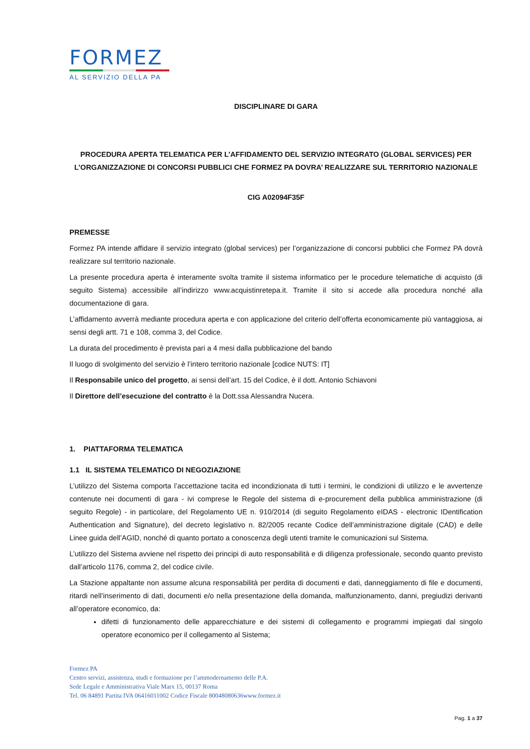FORMEZ
AL SERVIZIO DELLA PA
DISCIPLINARE DI GARA
PROCEDURA APERTA TELEMATICA PER L’AFFIDAMENTO DEL SERVIZIO INTEGRATO (GLOBAL SERVICES) PER L’ORGANIZZAZIONE DI CONCORSI PUBBLICI CHE FORMEZ PA DOVRA’ REALIZZARE SUL TERRITORIO NAZIONALE
CIG A02094F35F
PREMESSE
Formez PA intende affidare il servizio integrato (global services) per l’organizzazione di concorsi pubblici che Formez PA dovrà realizzare sul territorio nazionale.
La presente procedura aperta è interamente svolta tramite il sistema informatico per le procedure telematiche di acquisto (di seguito Sistema) accessibile all’indirizzo www.acquistinretepa.it. Tramite il sito si accede alla procedura nonché alla documentazione di gara.
L’affidamento avverrà mediante procedura aperta e con applicazione del criterio dell’offerta economicamente più vantaggiosa, ai sensi degli artt. 71 e 108, comma 3, del Codice.
La durata del procedimento è prevista pari a 4 mesi dalla pubblicazione del bando
Il luogo di svolgimento del servizio è l’intero territorio nazionale [codice NUTS: IT]
Il Responsabile unico del progetto, ai sensi dell’art. 15 del Codice, è il dott. Antonio Schiavoni
Il Direttore dell’esecuzione del contratto è la Dott.ssa Alessandra Nucera.
1. PIATTAFORMA TELEMATICA
1.1 IL SISTEMA TELEMATICO DI NEGOZIAZIONE
L’utilizzo del Sistema comporta l’accettazione tacita ed incondizionata di tutti i termini, le condizioni di utilizzo e le avvertenze contenute nei documenti di gara - ivi comprese le Regole del sistema di e-procurement della pubblica amministrazione (di seguito Regole) - in particolare, del Regolamento UE n. 910/2014 (di seguito Regolamento eIDAS - electronic IDentification Authentication and Signature), del decreto legislativo n. 82/2005 recante Codice dell’amministrazione digitale (CAD) e delle Linee guida dell’AGID, nonché di quanto portato a conoscenza degli utenti tramite le comunicazioni sul Sistema.
L’utilizzo del Sistema avviene nel rispetto dei principi di auto responsabilità e di diligenza professionale, secondo quanto previsto dall’articolo 1176, comma 2, del codice civile.
La Stazione appaltante non assume alcuna responsabilità per perdita di documenti e dati, danneggiamento di file e documenti, ritardi nell’inserimento di dati, documenti e/o nella presentazione della domanda, malfunzionamento, danni, pregiudizi derivanti all’operatore economico, da:
difetti di funzionamento delle apparecchiature e dei sistemi di collegamento e programmi impiegati dal singolo operatore economico per il collegamento al Sistema;
Formez PA
Centro servizi, assistenza, studi e formazione per l’ammodernamento delle P.A.
Sede Legale e Amministrativa Viale Marx 15, 00137 Roma
Tel. 06 84891 Partita IVA 06416011002 Codice Fiscale 80048080636www.formez.it
Pag. 1 a 37